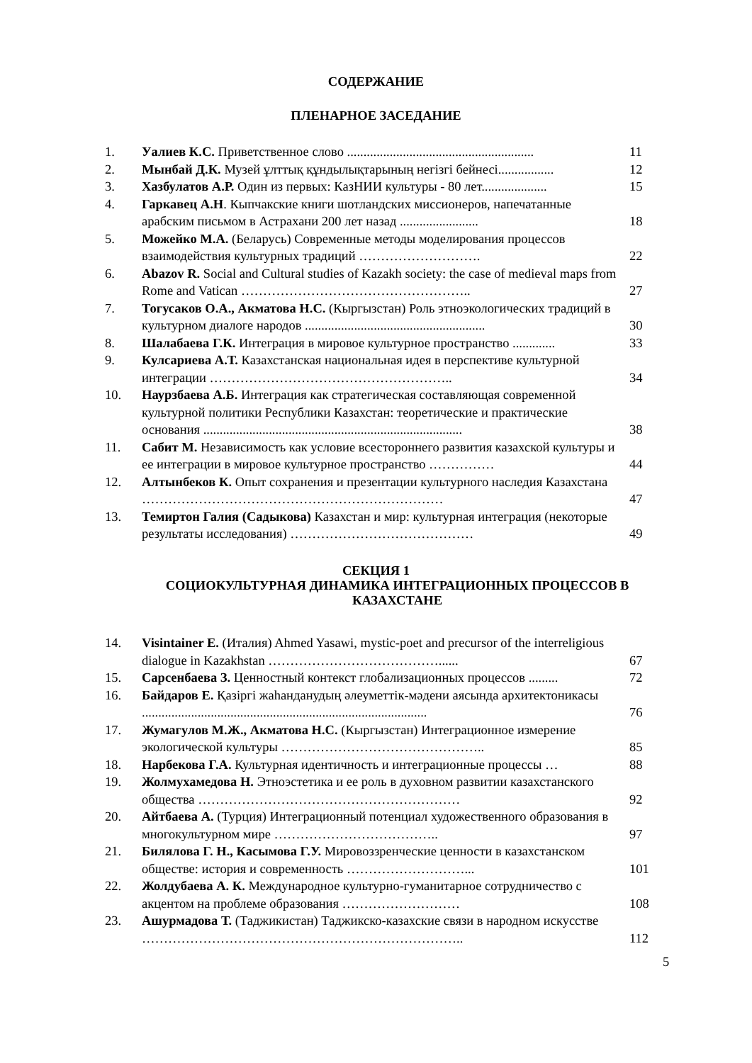СОДЕРЖАНИЕ
ПЛЕНАРНОЕ ЗАСЕДАНИЕ
| 1. | Уалиев К.С. Приветственное слово ......................................................... | 11 |
| 2. | Мынбай Д.К. Музей ұлттық құндылықтарының негізгі бейнесі................. | 12 |
| 3. | Хазбулатов А.Р. Один из первых: КазНИИ культуры - 80 лет.................... | 15 |
| 4. | Гаркавец А.Н . Кыпчакские книги шотландских миссионеров, напечатанные арабским письмом в Астрахани 200 лет назад ........................ | 18 |
| 5. | Можейко М.А. (Беларусь) Современные методы моделирования процессов взаимодействия культурных традиций ………………………. | 22 |
| 6. | Abazov R. Social and Cultural studies of Kazakh society: the case of medieval maps from Rome and Vatican …………………………………………….. | 27 |
| 7. | Тогусаков О.А., Акматова Н.С. (Кыргызстан) Роль этноэкологических традиций в культурном диалоге народов ....................................................... | 30 |
| 8. | Шалабаева Г.К. Интеграция в мировое культурное пространство ............. | 33 |
| 9. | Кулсариева А.Т. Казахстанская национальная идея в перспективе культурной интеграции ……………………………………………….. | 34 |
| 10. | Наурзбаева А.Б. Интеграция как стратегическая составляющая современной культурной политики Республики Казахстан: теоретические и практические основания ............................................................................... | 38 |
| 11. | Сабит М. Независимость как условие всестороннего развития казахской культуры и ее интеграции в мировое культурное пространство …………… | 44 |
| 12. | Алтынбеков К. Опыт сохранения и презентации культурного наследия Казахстана …………………………………………………………… | 47 |
| 13. | Темиртон Галия (Садыкова) Казахстан и мир: культурная интеграция (некоторые результаты исследования) …………………………………… | 49 |
СЕКЦИЯ 1
СОЦИОКУЛЬТУРНАЯ ДИНАМИКА ИНТЕГРАЦИОННЫХ ПРОЦЕССОВ В
КАЗАХСТАНЕ
| 14. | Visintainer E. (Италия) Ahmed Yasawi, mystic-poet and precursor of the interreligious dialogue in Kazakhstan …………………………………...... | 67 |
| 15. | Сарсенбаева З. Ценностный контекст глобализационных процессов ......... | 72 |
| 16. | Байдаров Е. Қазіргі жаһанданудың әлеуметтік-мәдени аясында архитектоникасы ....................................................................................... | 76 |
| 17. | Жумагулов М.Ж., Акматова Н.С. (Кыргызстан) Интеграционное измерение экологической культуры ……………………………………….. | 85 |
| 18. | Нарбекова Г.А. Культурная идентичность и интеграционные процессы … | 88 |
| 19. | Жолмухамедова Н. Этноэстетика и ее роль в духовном развитии казахстанского общества …………………………………………………… | 92 |
| 20. | Айтбаева А. (Турция) Интеграционный потенциал художественного образования в многокультурном мире ……………………………….. | 97 |
| 21. | Билялова Г. Н., Касымова Г.У. Мировоззренческие ценности в казахстанском обществе: история и современность ………………………... | 101 |
| 22. | Жолдубаева А. К. Международное культурно-гуманитарное сотрудничество с акцентом на проблеме образования ……………………… | 108 |
| 23. | Ашурмадова Т. (Таджикистан) Таджикско-казахские связи в народном искусстве ……………………………………………………………….. | 112 |
5